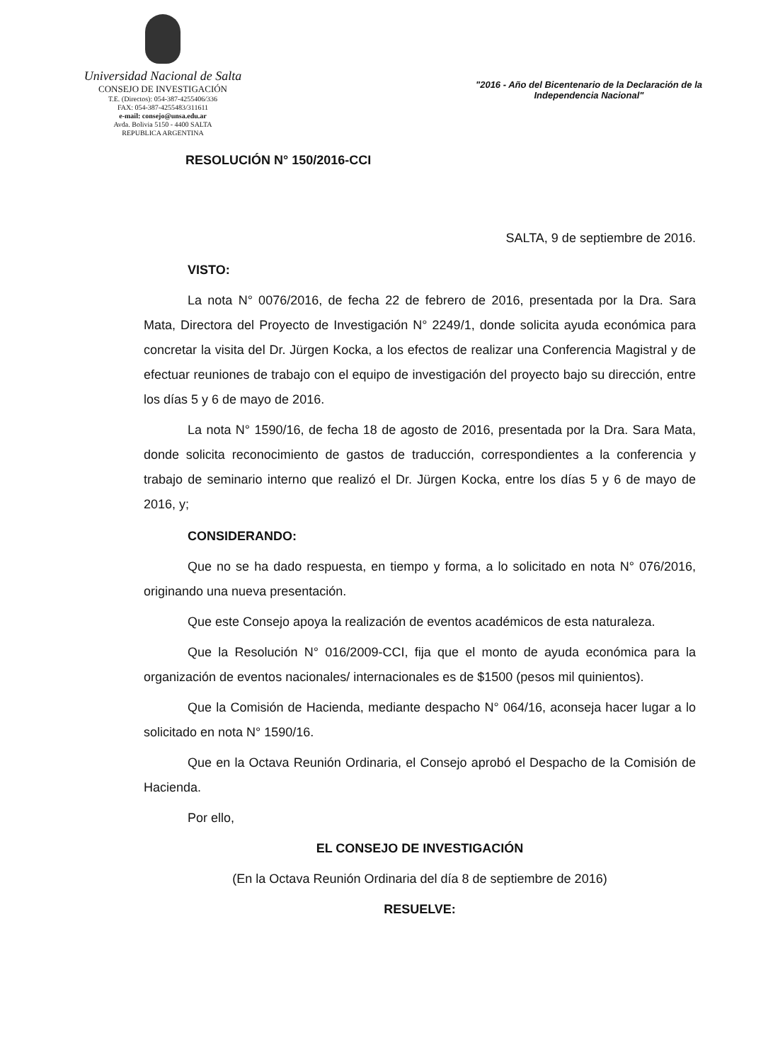Universidad Nacional de Salta
CONSEJO DE INVESTIGACIÓN
T.E. (Directos): 054-387-4255406/336
FAX: 054-387-4255483/311611
e-mail: consejo@unsa.edu.ar
Avda. Bolivia 5150 - 4400 SALTA
REPUBLICA ARGENTINA
"2016 - Año del Bicentenario de la Declaración de la Independencia Nacional"
RESOLUCIÓN N° 150/2016-CCI
SALTA, 9 de septiembre de 2016.
VISTO:
La nota N° 0076/2016, de fecha 22 de febrero de 2016, presentada por la Dra. Sara Mata, Directora del Proyecto de Investigación N° 2249/1, donde solicita ayuda económica para concretar la visita del Dr. Jürgen Kocka, a los efectos de realizar una Conferencia Magistral y de efectuar reuniones de trabajo con el equipo de investigación del proyecto bajo su dirección, entre los días 5 y 6 de mayo de 2016.
La nota N° 1590/16, de fecha 18 de agosto de 2016, presentada por la Dra. Sara Mata, donde solicita reconocimiento de gastos de traducción, correspondientes a la conferencia y trabajo de seminario interno que realizó el Dr. Jürgen Kocka, entre los días 5 y 6 de mayo de 2016, y;
CONSIDERANDO:
Que no se ha dado respuesta, en tiempo y forma, a lo solicitado en nota N° 076/2016, originando una nueva presentación.
Que este Consejo apoya la realización de eventos académicos de esta naturaleza.
Que la Resolución N° 016/2009-CCI, fija que el monto de ayuda económica para la organización de eventos nacionales/ internacionales es de $1500 (pesos mil quinientos).
Que la Comisión de Hacienda, mediante despacho N° 064/16, aconseja hacer lugar a lo solicitado en nota N° 1590/16.
Que en la Octava Reunión Ordinaria, el Consejo aprobó el Despacho de la Comisión de Hacienda.
Por ello,
EL CONSEJO DE INVESTIGACIÓN
(En la Octava Reunión Ordinaria del día 8 de septiembre de 2016)
RESUELVE: